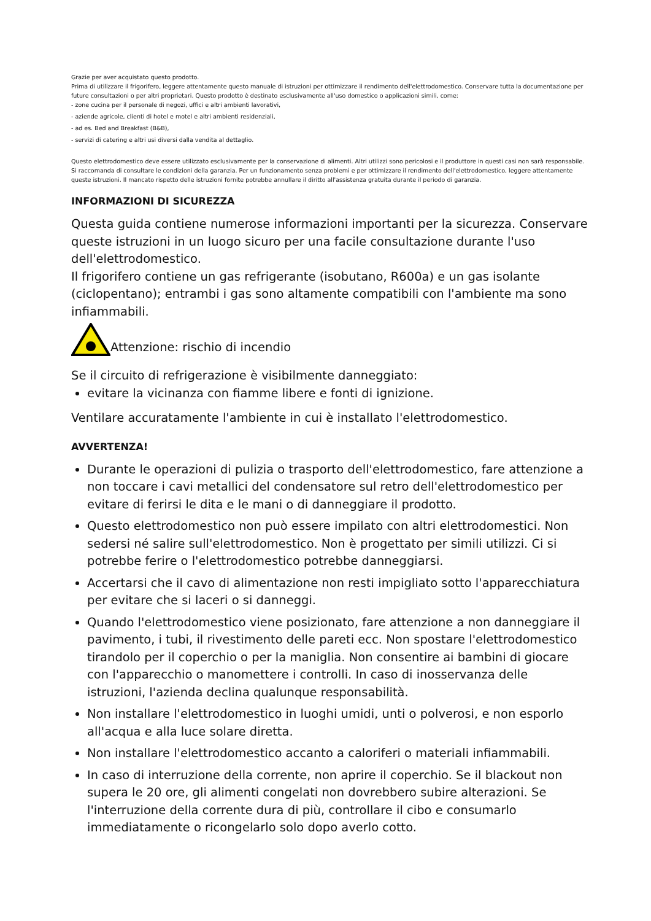Grazie per aver acquistato questo prodotto.
Prima di utilizzare il frigorifero, leggere attentamente questo manuale di istruzioni per ottimizzare il rendimento dell'elettrodomestico. Conservare tutta la documentazione per future consultazioni o per altri proprietari. Questo prodotto è destinato esclusivamente all'uso domestico o applicazioni simili, come:
- zone cucina per il personale di negozi, uffici e altri ambienti lavorativi,
- aziende agricole, clienti di hotel e motel e altri ambienti residenziali,
- ad es. Bed and Breakfast (B&B),
- servizi di catering e altri usi diversi dalla vendita al dettaglio.
Questo elettrodomestico deve essere utilizzato esclusivamente per la conservazione di alimenti. Altri utilizzi sono pericolosi e il produttore in questi casi non sarà responsabile. Si raccomanda di consultare le condizioni della garanzia. Per un funzionamento senza problemi e per ottimizzare il rendimento dell'elettrodomestico, leggere attentamente queste istruzioni. Il mancato rispetto delle istruzioni fornite potrebbe annullare il diritto all'assistenza gratuita durante il periodo di garanzia.
INFORMAZIONI DI SICUREZZA
Questa guida contiene numerose informazioni importanti per la sicurezza. Conservare queste istruzioni in un luogo sicuro per una facile consultazione durante l'uso dell'elettrodomestico.
Il frigorifero contiene un gas refrigerante (isobutano, R600a) e un gas isolante (ciclopentano); entrambi i gas sono altamente compatibili con l'ambiente ma sono infiammabili.
Attenzione: rischio di incendio
Se il circuito di refrigerazione è visibilmente danneggiato:
evitare la vicinanza con fiamme libere e fonti di ignizione.
Ventilare accuratamente l'ambiente in cui è installato l'elettrodomestico.
AVVERTENZA!
Durante le operazioni di pulizia o trasporto dell'elettrodomestico, fare attenzione a non toccare i cavi metallici del condensatore sul retro dell'elettrodomestico per evitare di ferirsi le dita e le mani o di danneggiare il prodotto.
Questo elettrodomestico non può essere impilato con altri elettrodomestici. Non sedersi né salire sull'elettrodomestico. Non è progettato per simili utilizzi. Ci si potrebbe ferire o l'elettrodomestico potrebbe danneggiarsi.
Accertarsi che il cavo di alimentazione non resti impigliato sotto l'apparecchiatura per evitare che si laceri o si danneggi.
Quando l'elettrodomestico viene posizionato, fare attenzione a non danneggiare il pavimento, i tubi, il rivestimento delle pareti ecc. Non spostare l'elettrodomestico tirandolo per il coperchio o per la maniglia. Non consentire ai bambini di giocare con l'apparecchio o manomettere i controlli. In caso di inosservanza delle istruzioni, l'azienda declina qualunque responsabilità.
Non installare l'elettrodomestico in luoghi umidi, unti o polverosi, e non esporlo all'acqua e alla luce solare diretta.
Non installare l'elettrodomestico accanto a caloriferi o materiali infiammabili.
In caso di interruzione della corrente, non aprire il coperchio. Se il blackout non supera le 20 ore, gli alimenti congelati non dovrebbero subire alterazioni. Se l'interruzione della corrente dura di più, controllare il cibo e consumarlo immediatamente o ricongelarlo solo dopo averlo cotto.